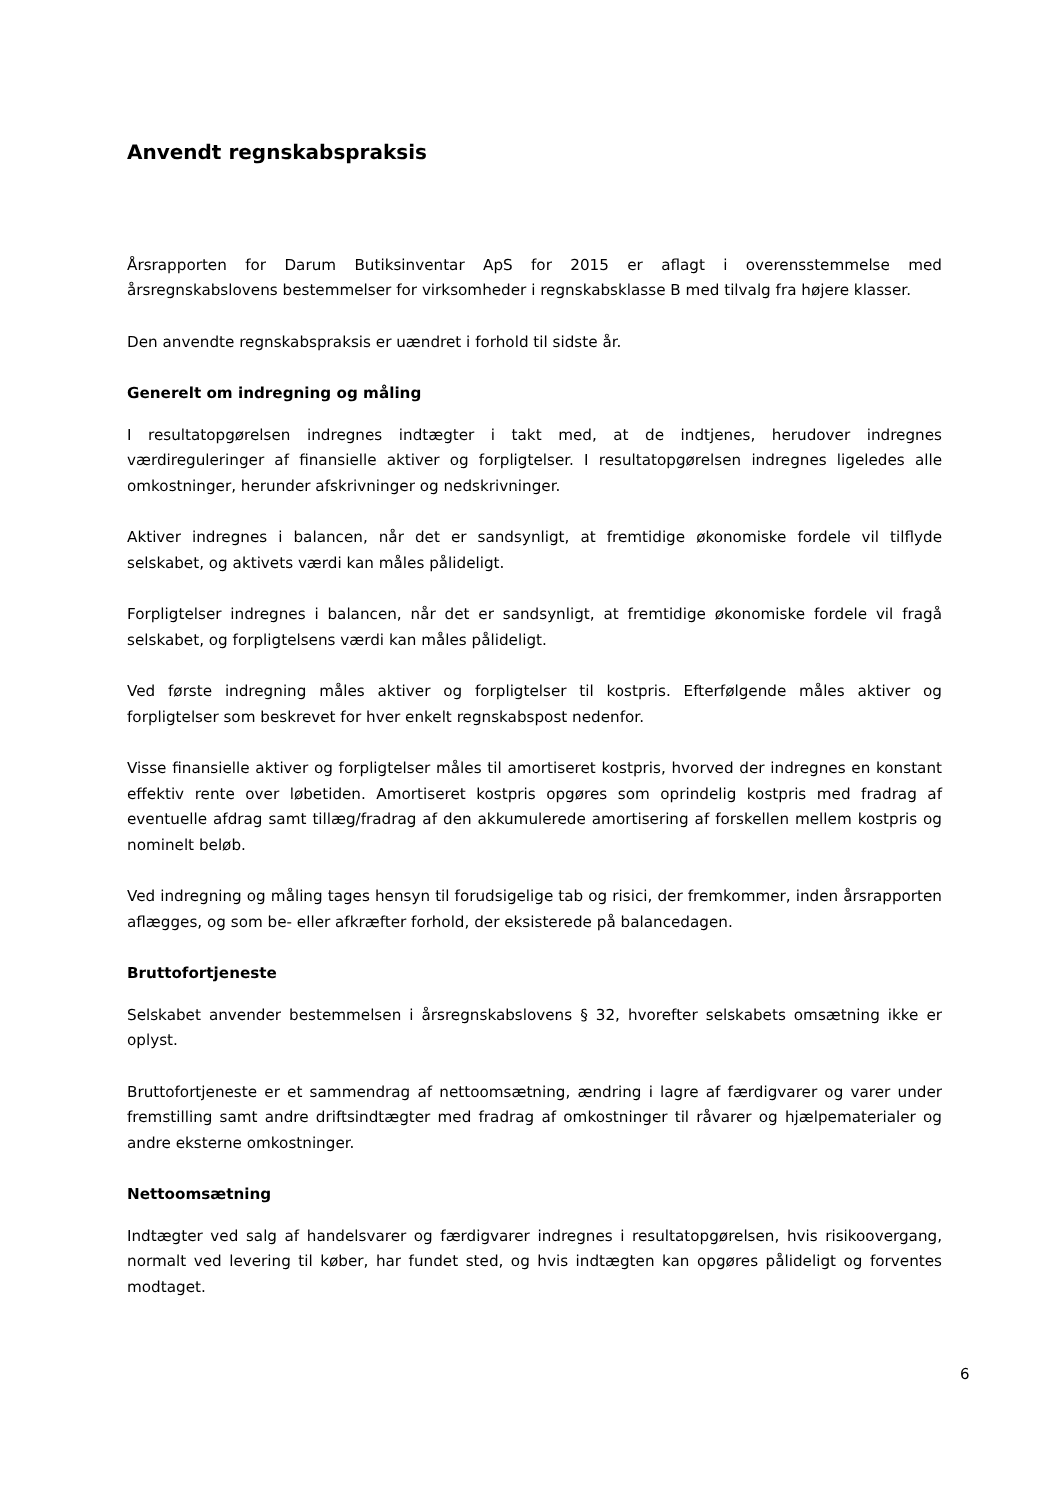Anvendt regnskabspraksis
Årsrapporten for Darum Butiksinventar ApS for 2015 er aflagt i overensstemmelse med årsregnskabslovens bestemmelser for virksomheder i regnskabsklasse B med tilvalg fra højere klasser.
Den anvendte regnskabspraksis er uændret i forhold til sidste år.
Generelt om indregning og måling
I resultatopgørelsen indregnes indtægter i takt med, at de indtjenes, herudover indregnes værdireguleringer af finansielle aktiver og forpligtelser. I resultatopgørelsen indregnes ligeledes alle omkostninger, herunder afskrivninger og nedskrivninger.
Aktiver indregnes i balancen, når det er sandsynligt, at fremtidige økonomiske fordele vil tilflyde selskabet, og aktivets værdi kan måles pålideligt.
Forpligtelser indregnes i balancen, når det er sandsynligt, at fremtidige økonomiske fordele vil fragå selskabet, og forpligtelsens værdi kan måles pålideligt.
Ved første indregning måles aktiver og forpligtelser til kostpris. Efterfølgende måles aktiver og forpligtelser som beskrevet for hver enkelt regnskabspost nedenfor.
Visse finansielle aktiver og forpligtelser måles til amortiseret kostpris, hvorved der indregnes en konstant effektiv rente over løbetiden. Amortiseret kostpris opgøres som oprindelig kostpris med fradrag af eventuelle afdrag samt tillæg/fradrag af den akkumulerede amortisering af forskellen mellem kostpris og nominelt beløb.
Ved indregning og måling tages hensyn til forudsigelige tab og risici, der fremkommer, inden årsrapporten aflægges, og som be- eller afkræfter forhold, der eksisterede på balancedagen.
Bruttofortjeneste
Selskabet anvender bestemmelsen i årsregnskabslovens § 32, hvorefter selskabets omsætning ikke er oplyst.
Bruttofortjeneste er et sammendrag af nettoomsætning, ændring i lagre af færdigvarer og varer under fremstilling samt andre driftsindtægter med fradrag af omkostninger til råvarer og hjælpematerialer og andre eksterne omkostninger.
Nettoomsætning
Indtægter ved salg af handelsvarer og færdigvarer indregnes i resultatopgørelsen, hvis risikoovergang, normalt ved levering til køber, har fundet sted, og hvis indtægten kan opgøres pålideligt og forventes modtaget.
6